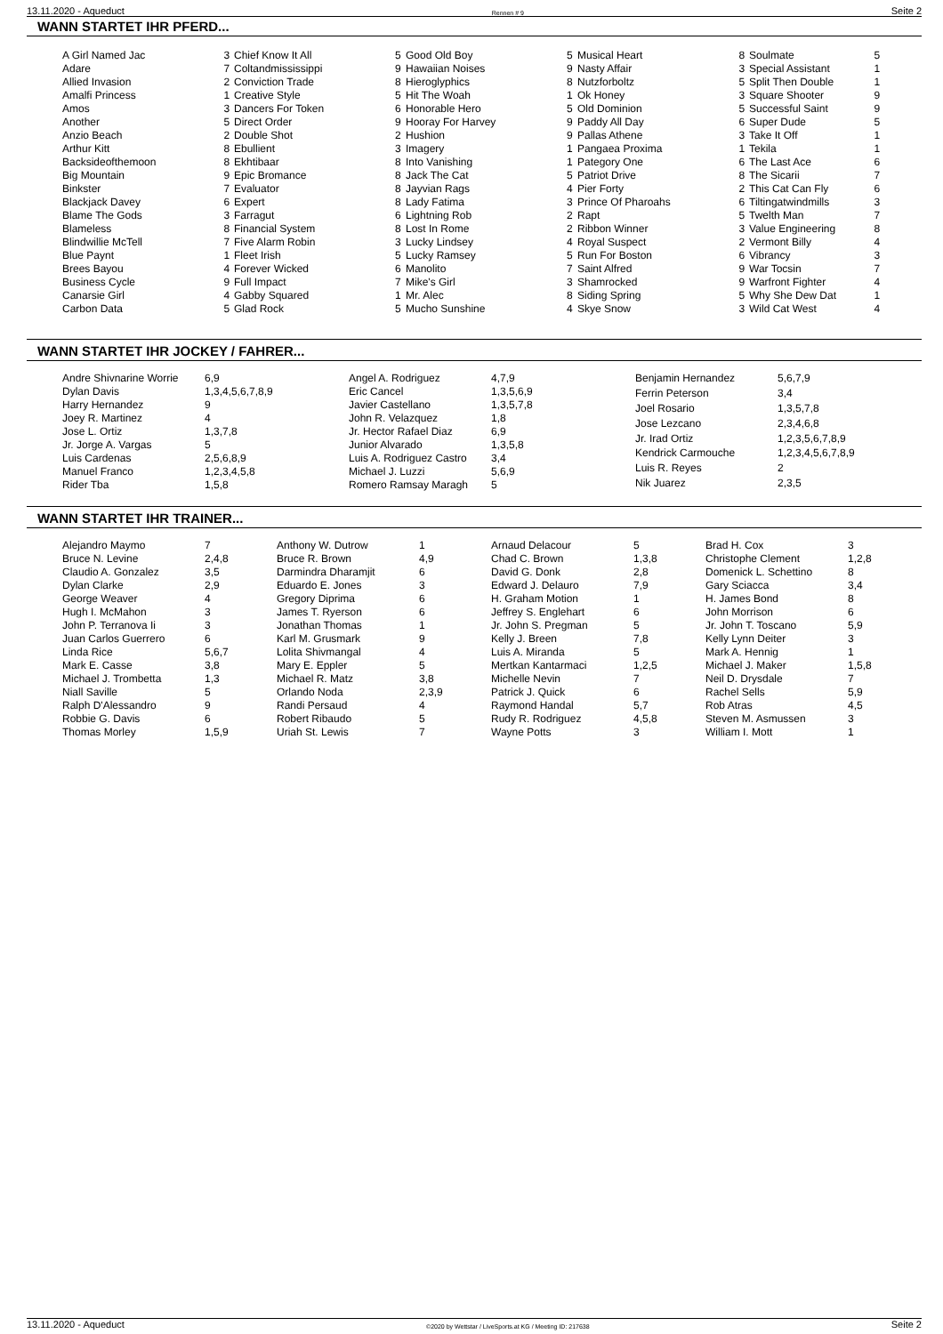13.11.2020 - Aqueduct Rennen # 9 Seite 2
WANN STARTET IHR PFERD...
| A Girl Named Jac | 3 |
| Adare | 7 |
| Allied Invasion | 2 |
| Amalfi Princess | 1 |
| Amos | 3 |
| Another | 5 |
| Anzio Beach | 2 |
| Arthur Kitt | 8 |
| Backsideofthemoon | 8 |
| Big Mountain | 9 |
| Binkster | 7 |
| Blackjack Davey | 6 |
| Blame The Gods | 3 |
| Blameless | 8 |
| Blindwillie McTell | 7 |
| Blue Paynt | 1 |
| Brees Bayou | 4 |
| Business Cycle | 9 |
| Canarsie Girl | 4 |
| Carbon Data | 5 |
| Chief Know It All | 5 |
| Coltandmississippi | 9 |
| Conviction Trade | 8 |
| Creative Style | 5 |
| Dancers For Token | 6 |
| Direct Order | 9 |
| Double Shot | 2 |
| Ebullient | 3 |
| Ekhtibaar | 8 |
| Epic Bromance | 8 |
| Evaluator | 8 |
| Expert | 8 |
| Farragut | 6 |
| Financial System | 8 |
| Five Alarm Robin | 3 |
| Fleet Irish | 5 |
| Forever Wicked | 6 |
| Full Impact | 7 |
| Gabby Squared | 1 |
| Glad Rock | 5 |
| Good Old Boy | 5 |
| Hawaiian Noises | 9 |
| Hieroglyphics | 8 |
| Hit The Woah | 1 |
| Honorable Hero | 5 |
| Hooray For Harvey | 9 |
| Hushion | 9 |
| Imagery | 1 |
| Into Vanishing | 1 |
| Jack The Cat | 5 |
| Jayvian Rags | 4 |
| Lady Fatima | 3 |
| Lightning Rob | 2 |
| Lost In Rome | 2 |
| Lucky Lindsey | 4 |
| Lucky Ramsey | 5 |
| Manolito | 7 |
| Mike's Girl | 3 |
| Mr. Alec | 8 |
| Mucho Sunshine | 4 |
| Musical Heart | 8 |
| Nasty Affair | 3 |
| Nutzforboltz | 5 |
| Ok Honey | 3 |
| Old Dominion | 5 |
| Paddy All Day | 6 |
| Pallas Athene | 3 |
| Pangaea Proxima | 1 |
| Pategory One | 6 |
| Patriot Drive | 8 |
| Pier Forty | 2 |
| Prince Of Pharoahs | 6 |
| Rapt | 5 |
| Ribbon Winner | 3 |
| Royal Suspect | 2 |
| Run For Boston | 6 |
| Saint Alfred | 9 |
| Shamrocked | 9 |
| Siding Spring | 5 |
| Skye Snow | 3 |
| Soulmate | 5 |
| Special Assistant | 1 |
| Split Then Double | 1 |
| Square Shooter | 9 |
| Successful Saint | 9 |
| Super Dude | 5 |
| Take It Off | 1 |
| Tekila | 1 |
| The Last Ace | 6 |
| The Sicarii | 7 |
| This Cat Can Fly | 6 |
| Tiltingatwindmills | 3 |
| Twelth Man | 7 |
| Value Engineering | 8 |
| Vermont Billy | 4 |
| Vibrancy | 3 |
| War Tocsin | 7 |
| Warfront Fighter | 4 |
| Why She Dew Dat | 1 |
| Wild Cat West | 4 |
WANN STARTET IHR JOCKEY / FAHRER...
| Andre Shivnarine Worrie | 6,9 |
| Dylan Davis | 1,3,4,5,6,7,8,9 |
| Harry Hernandez | 9 |
| Joey R. Martinez | 4 |
| Jose L. Ortiz | 1,3,7,8 |
| Jr. Jorge A. Vargas | 5 |
| Luis Cardenas | 2,5,6,8,9 |
| Manuel Franco | 1,2,3,4,5,8 |
| Rider Tba | 1,5,8 |
| Angel A. Rodriguez | 4,7,9 |
| Eric Cancel | 1,3,5,6,9 |
| Javier Castellano | 1,3,5,7,8 |
| John R. Velazquez | 1,8 |
| Jr. Hector Rafael Diaz | 6,9 |
| Junior Alvarado | 1,3,5,8 |
| Luis A. Rodriguez Castro | 3,4 |
| Michael J. Luzzi | 5,6,9 |
| Romero Ramsay Maragh | 5 |
| Benjamin Hernandez | 5,6,7,9 |
| Ferrin Peterson | 3,4 |
| Joel Rosario | 1,3,5,7,8 |
| Jose Lezcano | 2,3,4,6,8 |
| Jr. Irad Ortiz | 1,2,3,5,6,7,8,9 |
| Kendrick Carmouche | 1,2,3,4,5,6,7,8,9 |
| Luis R. Reyes | 2 |
| Nik Juarez | 2,3,5 |
WANN STARTET IHR TRAINER...
| Alejandro Maymo | 7 |
| Bruce N. Levine | 2,4,8 |
| Claudio A. Gonzalez | 3,5 |
| Dylan Clarke | 2,9 |
| George Weaver | 4 |
| Hugh I. McMahon | 3 |
| John P. Terranova Ii | 3 |
| Juan Carlos Guerrero | 6 |
| Linda Rice | 5,6,7 |
| Mark E. Casse | 3,8 |
| Michael J. Trombetta | 1,3 |
| Niall Saville | 5 |
| Ralph D'Alessandro | 9 |
| Robbie G. Davis | 6 |
| Thomas Morley | 1,5,9 |
| Anthony W. Dutrow | 1 |
| Bruce R. Brown | 4,9 |
| Darmindra Dharamjit | 6 |
| Eduardo E. Jones | 3 |
| Gregory Diprima | 6 |
| James T. Ryerson | 6 |
| Jonathan Thomas | 1 |
| Karl M. Grusmark | 9 |
| Lolita Shivmangal | 4 |
| Mary E. Eppler | 5 |
| Michael R. Matz | 3,8 |
| Orlando Noda | 2,3,9 |
| Randi Persaud | 4 |
| Robert Ribaudo | 5 |
| Uriah St. Lewis | 7 |
| Arnaud Delacour | 5 |
| Chad C. Brown | 1,3,8 |
| David G. Donk | 2,8 |
| Edward J. Delauro | 7,9 |
| H. Graham Motion | 1 |
| Jeffrey S. Englehart | 6 |
| Jr. John S. Pregman | 5 |
| Kelly J. Breen | 7,8 |
| Luis A. Miranda | 5 |
| Mertkan Kantarmaci | 1,2,5 |
| Michelle Nevin | 7 |
| Patrick J. Quick | 6 |
| Raymond Handal | 5,7 |
| Rudy R. Rodriguez | 4,5,8 |
| Wayne Potts | 3 |
| Brad H. Cox | 3 |
| Christophe Clement | 1,2,8 |
| Domenick L. Schettino | 8 |
| Gary Sciacca | 3,4 |
| H. James Bond | 8 |
| John Morrison | 6 |
| Jr. John T. Toscano | 5,9 |
| Kelly Lynn Deiter | 3 |
| Mark A. Hennig | 1 |
| Michael J. Maker | 1,5,8 |
| Neil D. Drysdale | 7 |
| Rachel Sells | 5,9 |
| Rob Atras | 4,5 |
| Steven M. Asmussen | 3 |
| William I. Mott | 1 |
13.11.2020 - Aqueduct ©2020 by Wettstar / LiveSports.at KG / Meeting ID: 217638 Seite 2